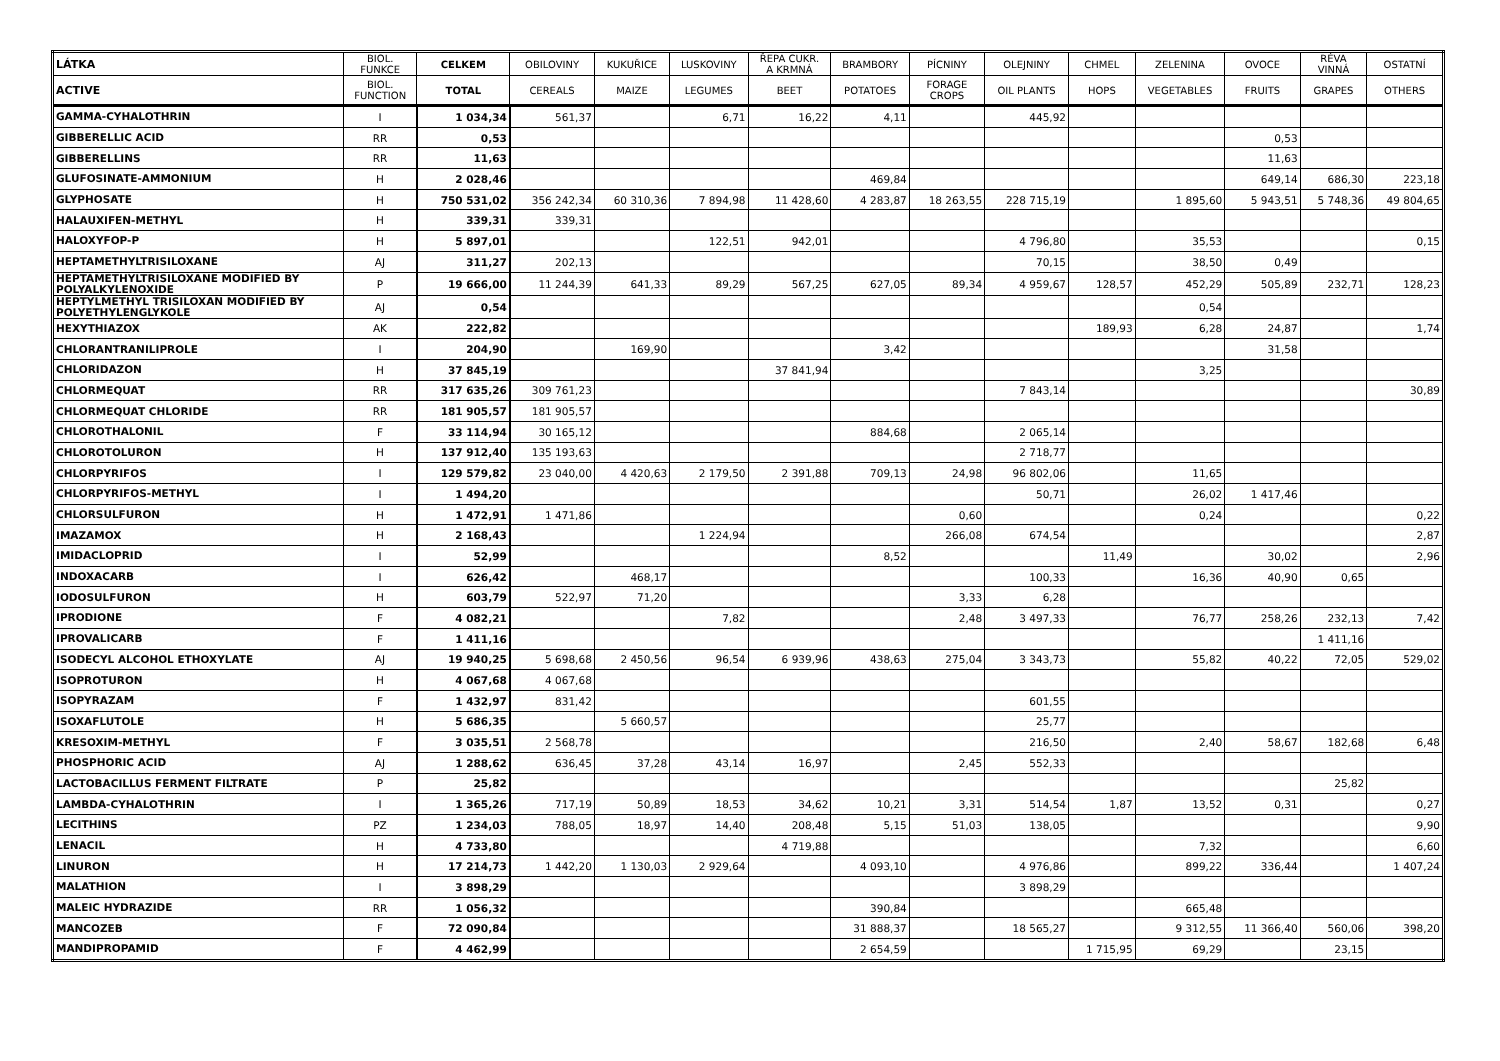| LÁTKA | BIOL. FUNKCE | CELKEM | OBILOVINY | KUKUŘICE | LUSKOVINY | ŘEPA CUKR. A KRMNÁ | BRAMBORY | PÍCNINY | OLEJNINY | CHMEL | ZELENINA | OVOCE | RÉVA VINNÁ | OSTATNÍ |
| --- | --- | --- | --- | --- | --- | --- | --- | --- | --- | --- | --- | --- | --- | --- |
| ACTIVE | BIOL. FUNCTION | TOTAL | CEREALS | MAIZE | LEGUMES | BEET | POTATOES | FORAGE CROPS | OIL PLANTS | HOPS | VEGETABLES | FRUITS | GRAPES | OTHERS |
| GAMMA-CYHALOTHRIN | I | 1 034,34 | 561,37 | | 6,71 | 16,22 | 4,11 | | 445,92 | | | | | |
| GIBBERELLIC ACID | RR | 0,53 | | | | | | | | | | 0,53 | | |
| GIBBERELLINS | RR | 11,63 | | | | | | | | | | 11,63 | | |
| GLUFOSINATE-AMMONIUM | H | 2 028,46 | | | | | 469,84 | | | | | 649,14 | 686,30 | 223,18 |
| GLYPHOSATE | H | 750 531,02 | 356 242,34 | 60 310,36 | 7 894,98 | 11 428,60 | 4 283,87 | 18 263,55 | 228 715,19 | | 1 895,60 | 5 943,51 | 5 748,36 | 49 804,65 |
| HALAUXIFEN-METHYL | H | 339,31 | 339,31 | | | | | | | | | | | |
| HALOXYFOP-P | H | 5 897,01 | | | 122,51 | 942,01 | | | 4 796,80 | | 35,53 | | | 0,15 |
| HEPTAMETHYLTRISILOXANE | AJ | 311,27 | 202,13 | | | | | | 70,15 | | 38,50 | 0,49 | | |
| HEPTAMETHYLTRISILOXANE MODIFIED BY POLYALKYLENOXIDE | P | 19 666,00 | 11 244,39 | 641,33 | 89,29 | 567,25 | 627,05 | 89,34 | 4 959,67 | 128,57 | 452,29 | 505,89 | 232,71 | 128,23 |
| HEPTYLMETHYL TRISILOXAN MODIFIED BY POLYETHYLENGLYKOLE | AJ | 0,54 | | | | | | | | | 0,54 | | | |
| HEXYTHIAZOX | AK | 222,82 | | | | | | | | 189,93 | 6,28 | 24,87 | | 1,74 |
| CHLORANTRANILIPROLE | I | 204,90 | | 169,90 | | | 3,42 | | | | | 31,58 | | |
| CHLORIDAZON | H | 37 845,19 | | | | 37 841,94 | | | | | 3,25 | | | |
| CHLORMEQUAT | RR | 317 635,26 | 309 761,23 | | | | | | 7 843,14 | | | | | 30,89 |
| CHLORMEQUAT CHLORIDE | RR | 181 905,57 | 181 905,57 | | | | | | | | | | | |
| CHLOROTHALONIL | F | 33 114,94 | 30 165,12 | | | | 884,68 | | 2 065,14 | | | | | |
| CHLOROTOLURON | H | 137 912,40 | 135 193,63 | | | | | | 2 718,77 | | | | | |
| CHLORPYRIFOS | I | 129 579,82 | 23 040,00 | 4 420,63 | 2 179,50 | 2 391,88 | 709,13 | 24,98 | 96 802,06 | | 11,65 | | | |
| CHLORPYRIFOS-METHYL | I | 1 494,20 | | | | | | | 50,71 | | 26,02 | 1 417,46 | | |
| CHLORSULFURON | H | 1 472,91 | 1 471,86 | | | | | 0,60 | | | 0,24 | | | 0,22 |
| IMAZAMOX | H | 2 168,43 | | | 1 224,94 | | | 266,08 | 674,54 | | | | | 2,87 |
| IMIDACLOPRID | I | 52,99 | | | | | 8,52 | | | 11,49 | | 30,02 | | 2,96 |
| INDOXACARB | I | 626,42 | | 468,17 | | | | | 100,33 | | 16,36 | 40,90 | 0,65 | |
| IODOSULFURON | H | 603,79 | 522,97 | 71,20 | | | | 3,33 | 6,28 | | | | | |
| IPRODIONE | F | 4 082,21 | | | 7,82 | | | 2,48 | 3 497,33 | | 76,77 | 258,26 | 232,13 | 7,42 |
| IPROVALICARB | F | 1 411,16 | | | | | | | | | | | 1 411,16 | |
| ISODECYL ALCOHOL ETHOXYLATE | AJ | 19 940,25 | 5 698,68 | 2 450,56 | 96,54 | 6 939,96 | 438,63 | 275,04 | 3 343,73 | | 55,82 | 40,22 | 72,05 | 529,02 |
| ISOPROTURON | H | 4 067,68 | 4 067,68 | | | | | | | | | | | |
| ISOPYRAZAM | F | 1 432,97 | 831,42 | | | | | | 601,55 | | | | | |
| ISOXAFLUTOLE | H | 5 686,35 | | 5 660,57 | | | | | 25,77 | | | | | |
| KRESOXIM-METHYL | F | 3 035,51 | 2 568,78 | | | | | | 216,50 | | 2,40 | 58,67 | 182,68 | 6,48 |
| PHOSPHORIC ACID | AJ | 1 288,62 | 636,45 | 37,28 | 43,14 | 16,97 | | 2,45 | 552,33 | | | | | |
| LACTOBACILLUS FERMENT FILTRATE | P | 25,82 | | | | | | | | | | | 25,82 | |
| LAMBDA-CYHALOTHRIN | I | 1 365,26 | 717,19 | 50,89 | 18,53 | 34,62 | 10,21 | 3,31 | 514,54 | 1,87 | 13,52 | 0,31 | | 0,27 |
| LECITHINS | PZ | 1 234,03 | 788,05 | 18,97 | 14,40 | 208,48 | 5,15 | 51,03 | 138,05 | | | | | 9,90 |
| LENACIL | H | 4 733,80 | | | | 4 719,88 | | | | | 7,32 | | | 6,60 |
| LINURON | H | 17 214,73 | 1 442,20 | 1 130,03 | 2 929,64 | | 4 093,10 | | 4 976,86 | | 899,22 | 336,44 | | 1 407,24 |
| MALATHION | I | 3 898,29 | | | | | | | 3 898,29 | | | | | |
| MALEIC HYDRAZIDE | RR | 1 056,32 | | | | | 390,84 | | | | 665,48 | | | |
| MANCOZEB | F | 72 090,84 | | | | | 31 888,37 | | 18 565,27 | | 9 312,55 | 11 366,40 | 560,06 | 398,20 |
| MANDIPROPAMID | F | 4 462,99 | | | | | 2 654,59 | | | 1 715,95 | 69,29 | | 23,15 | |